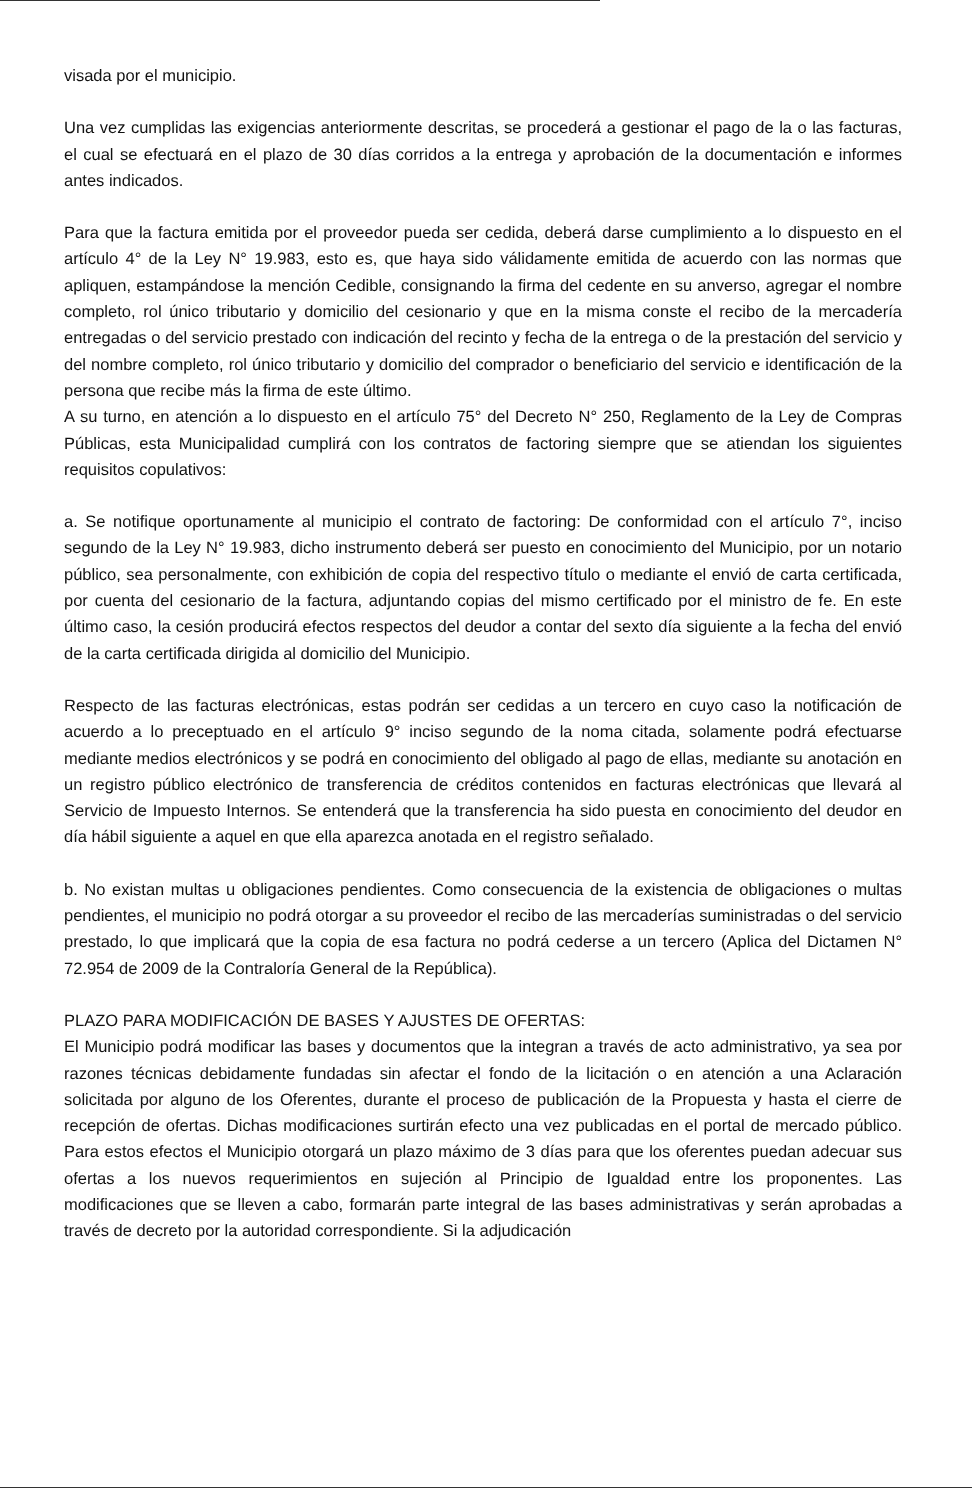visada por el municipio.
Una vez cumplidas las exigencias anteriormente descritas, se procederá a gestionar el pago de la o las facturas, el cual se efectuará en el plazo de 30 días corridos a la entrega y aprobación de la documentación e informes antes indicados.
Para que la factura emitida por el proveedor pueda ser cedida, deberá darse cumplimiento a lo dispuesto en el artículo 4° de la Ley N° 19.983, esto es, que haya sido válidamente emitida de acuerdo con las normas que apliquen, estampándose la mención Cedible, consignando la firma del cedente en su anverso, agregar el nombre completo, rol único tributario y domicilio del cesionario y que en la misma conste el recibo de la mercadería entregadas o del servicio prestado con indicación del recinto y fecha de la entrega o de la prestación del servicio y del nombre completo, rol único tributario y domicilio del comprador o beneficiario del servicio e identificación de la persona que recibe más la firma de este último.
A su turno, en atención a lo dispuesto en el artículo 75° del Decreto N° 250, Reglamento de la Ley de Compras Públicas, esta Municipalidad cumplirá con los contratos de factoring siempre que se atiendan los siguientes requisitos copulativos:
a. Se notifique oportunamente al municipio el contrato de factoring: De conformidad con el artículo 7°, inciso segundo de la Ley N° 19.983, dicho instrumento deberá ser puesto en conocimiento del Municipio, por un notario público, sea personalmente, con exhibición de copia del respectivo título o mediante el envió de carta certificada, por cuenta del cesionario de la factura, adjuntando copias del mismo certificado por el ministro de fe. En este último caso, la cesión producirá efectos respectos del deudor a contar del sexto día siguiente a la fecha del envió de la carta certificada dirigida al domicilio del Municipio.
Respecto de las facturas electrónicas, estas podrán ser cedidas a un tercero en cuyo caso la notificación de acuerdo a lo preceptuado en el artículo 9° inciso segundo de la noma citada, solamente podrá efectuarse mediante medios electrónicos y se podrá en conocimiento del obligado al pago de ellas, mediante su anotación en un registro público electrónico de transferencia de créditos contenidos en facturas electrónicas que llevará al Servicio de Impuesto Internos. Se entenderá que la transferencia ha sido puesta en conocimiento del deudor en día hábil siguiente a aquel en que ella aparezca anotada en el registro señalado.
b. No existan multas u obligaciones pendientes. Como consecuencia de la existencia de obligaciones o multas pendientes, el municipio no podrá otorgar a su proveedor el recibo de las mercaderías suministradas o del servicio prestado, lo que implicará que la copia de esa factura no podrá cederse a un tercero (Aplica del Dictamen N° 72.954 de 2009 de la Contraloría General de la República).
PLAZO PARA MODIFICACIÓN DE BASES Y AJUSTES DE OFERTAS:
El Municipio podrá modificar las bases y documentos que la integran a través de acto administrativo, ya sea por razones técnicas debidamente fundadas sin afectar el fondo de la licitación o en atención a una Aclaración solicitada por alguno de los Oferentes, durante el proceso de publicación de la Propuesta y hasta el cierre de recepción de ofertas. Dichas modificaciones surtirán efecto una vez publicadas en el portal de mercado público. Para estos efectos el Municipio otorgará un plazo máximo de 3 días para que los oferentes puedan adecuar sus ofertas a los nuevos requerimientos en sujeción al Principio de Igualdad entre los proponentes. Las modificaciones que se lleven a cabo, formarán parte integral de las bases administrativas y serán aprobadas a través de decreto por la autoridad correspondiente. Si la adjudicación